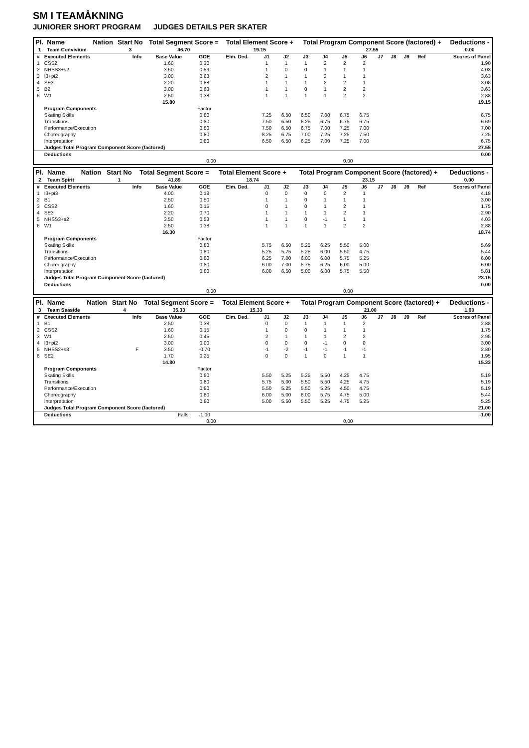SM I TEAMÅKNING
JUNIORER SHORT PROGRAM JUDGES DETAILS PER SKATER
| Pl. | Name | Nation | Start No | Total Segment Score = | Total Element Score + | Total Program Component Score (factored) + | Deductions - |
| --- | --- | --- | --- | --- | --- | --- | --- |
| 1 | Team Convivium | | 3 | 46.70 | 19.15 | 27.55 | 0.00 |
| # | Executed Elements | Info | Base Value | GOE | Elm. Ded. | J1 | J2 | J3 | J4 | J5 | J6 | J7 | J8 | J9 | Ref | Scores of Panel |
| 1 | CSS2 | | 1.60 | 0.30 | | 1 | 1 | 1 | 2 | 2 | 2 | | | | | 1.90 |
| 2 | NHSS3+s2 | | 3.50 | 0.53 | | 1 | 0 | 0 | 1 | 1 | 1 | | | | | 4.03 |
| 3 | I3+pi2 | | 3.00 | 0.63 | | 2 | 1 | 1 | 2 | 1 | 1 | | | | | 3.63 |
| 4 | SE3 | | 2.20 | 0.88 | | 1 | 1 | 1 | 2 | 2 | 1 | | | | | 3.08 |
| 5 | B2 | | 3.00 | 0.63 | | 1 | 1 | 0 | 1 | 2 | 2 | | | | | 3.63 |
| 6 | W1 | | 2.50 | 0.38 | | 1 | 1 | 1 | 1 | 2 | 2 | | | | | 2.88 |
| | | | 15.80 | | | | | | | | | | | | | 19.15 |
| | Program Components | | | Factor | | | | | | | | | | | | |
| | Skating Skills | | | 0.80 | | 7.25 | 6.50 | 6.50 | 7.00 | 6.75 | 6.75 | | | | | 6.75 |
| | Transitions | | | 0.80 | | 7.50 | 6.50 | 6.25 | 6.75 | 6.75 | 6.75 | | | | | 6.69 |
| | Performance/Execution | | | 0.80 | | 7.50 | 6.50 | 6.75 | 7.00 | 7.25 | 7.00 | | | | | 7.00 |
| | Choreography | | | 0.80 | | 8.25 | 6.75 | 7.00 | 7.25 | 7.25 | 7.50 | | | | | 7.25 |
| | Interpretation | | | 0.80 | | 6.50 | 6.50 | 6.25 | 7.00 | 7.25 | 7.00 | | | | | 6.75 |
| | Judges Total Program Component Score (factored) | | | | | | | | | | | | | | | 27.55 |
| | Deductions | | | | | | | | | | | | | | | 0.00 |
| 0,00 | | | | | 0,00 | | | | | | | | | | | |
| Pl. | Name | Nation | Start No | Total Segment Score = | Total Element Score + | Total Program Component Score (factored) + | Deductions - |
| --- | --- | --- | --- | --- | --- | --- | --- |
| 2 | Team Spirit | | 1 | 41.89 | 18.74 | 23.15 | 0.00 |
| # | Executed Elements | Info | Base Value | GOE | Elm. Ded. | J1 | J2 | J3 | J4 | J5 | J6 | J7 | J8 | J9 | Ref | Scores of Panel |
| 1 | I3+pi3 | | 4.00 | 0.18 | | 0 | 0 | 0 | 0 | 2 | 1 | | | | | 4.18 |
| 2 | B1 | | 2.50 | 0.50 | | 1 | 1 | 0 | 1 | 1 | 1 | | | | | 3.00 |
| 3 | CSS2 | | 1.60 | 0.15 | | 0 | 1 | 0 | 1 | 2 | 1 | | | | | 1.75 |
| 4 | SE3 | | 2.20 | 0.70 | | 1 | 1 | 1 | 1 | 2 | 1 | | | | | 2.90 |
| 5 | NHSS3+s2 | | 3.50 | 0.53 | | 1 | 1 | 0 | -1 | 1 | 1 | | | | | 4.03 |
| 6 | W1 | | 2.50 | 0.38 | | 1 | 1 | 1 | 1 | 2 | 2 | | | | | 2.88 |
| | | | 16.30 | | | | | | | | | | | | | 18.74 |
| | Program Components | | | Factor | | | | | | | | | | | | |
| | Skating Skills | | | 0.80 | | 5.75 | 6.50 | 5.25 | 6.25 | 5.50 | 5.00 | | | | | 5.69 |
| | Transitions | | | 0.80 | | 5.25 | 5.75 | 5.25 | 6.00 | 5.50 | 4.75 | | | | | 5.44 |
| | Performance/Execution | | | 0.80 | | 6.25 | 7.00 | 6.00 | 6.00 | 5.75 | 5.25 | | | | | 6.00 |
| | Choreography | | | 0.80 | | 6.00 | 7.00 | 5.75 | 6.25 | 6.00 | 5.00 | | | | | 6.00 |
| | Interpretation | | | 0.80 | | 6.00 | 6.50 | 5.00 | 6.00 | 5.75 | 5.50 | | | | | 5.81 |
| | Judges Total Program Component Score (factored) | | | | | | | | | | | | | | | 23.15 |
| | Deductions | | | | | | | | | | | | | | | 0.00 |
| 0,00 | | | | | 0,00 | | | | | | | | | | | |
| Pl. | Name | Nation | Start No | Total Segment Score = | Total Element Score + | Total Program Component Score (factored) + | Deductions - |
| --- | --- | --- | --- | --- | --- | --- | --- |
| 3 | Team Seaside | | 4 | 35.33 | 15.33 | 21.00 | 1.00 |
| # | Executed Elements | Info | Base Value | GOE | Elm. Ded. | J1 | J2 | J3 | J4 | J5 | J6 | J7 | J8 | J9 | Ref | Scores of Panel |
| 1 | B1 | | 2.50 | 0.38 | | 0 | 0 | 1 | 1 | 1 | 2 | | | | | 2.88 |
| 2 | CSS2 | | 1.60 | 0.15 | | 1 | 0 | 0 | 1 | 1 | 1 | | | | | 1.75 |
| 3 | W1 | | 2.50 | 0.45 | | 2 | 1 | 1 | 1 | 2 | 2 | | | | | 2.95 |
| 4 | I3+pi2 | | 3.00 | 0.00 | | 0 | 0 | 0 | -1 | 0 | 0 | | | | | 3.00 |
| 5 | NHSS2+s3 | F | 3.50 | -0.70 | | -1 | -2 | -1 | -1 | -1 | -1 | | | | | 2.80 |
| 6 | SE2 | | 1.70 | 0.25 | | 0 | 0 | 1 | 0 | 1 | 1 | | | | | 1.95 |
| | | | 14.80 | | | | | | | | | | | | | 15.33 |
| | Program Components | | | Factor | | | | | | | | | | | | |
| | Skating Skills | | | 0.80 | | 5.50 | 5.25 | 5.25 | 5.50 | 4.25 | 4.75 | | | | | 5.19 |
| | Transitions | | | 0.80 | | 5.75 | 5.00 | 5.50 | 5.50 | 4.25 | 4.75 | | | | | 5.19 |
| | Performance/Execution | | | 0.80 | | 5.50 | 5.25 | 5.50 | 5.25 | 4.50 | 4.75 | | | | | 5.19 |
| | Choreography | | | 0.80 | | 6.00 | 5.00 | 6.00 | 5.75 | 4.75 | 5.00 | | | | | 5.44 |
| | Interpretation | | | 0.80 | | 5.00 | 5.50 | 5.50 | 5.25 | 4.75 | 5.25 | | | | | 5.25 |
| | Judges Total Program Component Score (factored) | | | | | | | | | | | | | | | 21.00 |
| | Deductions | | Falls: | -1.00 | | | | | | | | | | | | -1.00 |
| 0,00 | | | | | 0,00 | | | | | | | | | | | |